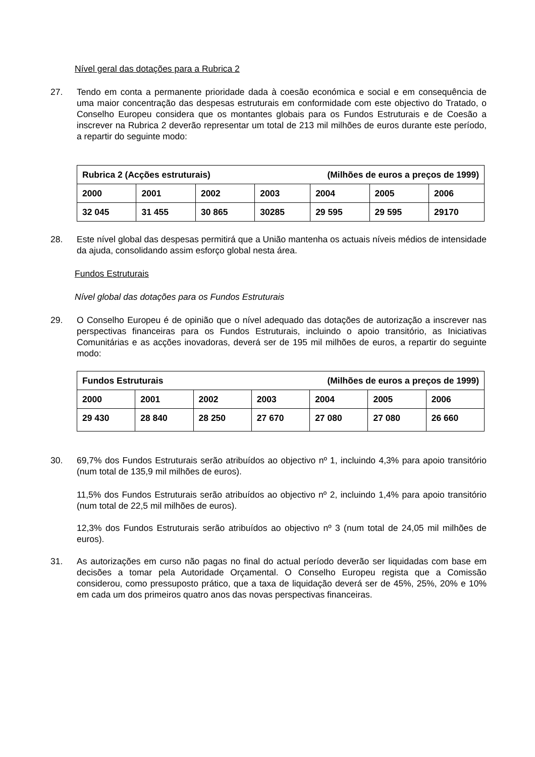Nível geral das dotações para a Rubrica 2
27. Tendo em conta a permanente prioridade dada à coesão económica e social e em consequência de uma maior concentração das despesas estruturais em conformidade com este objectivo do Tratado, o Conselho Europeu considera que os montantes globais para os Fundos Estruturais e de Coesão a inscrever na Rubrica 2 deverão representar um total de 213 mil milhões de euros durante este período, a repartir do seguinte modo:
| Rubrica 2 (Acções estruturais) (Milhões de euros a preços de 1999) | | | | | | |
| 2000 | 2001 | 2002 | 2003 | 2004 | 2005 | 2006 |
| 32 045 | 31 455 | 30 865 | 30285 | 29 595 | 29 595 | 29170 |
28. Este nível global das despesas permitirá que a União mantenha os actuais níveis médios de intensidade da ajuda, consolidando assim esforço global nesta área.
Fundos Estruturais
Nível global das dotações para os Fundos Estruturais
29. O Conselho Europeu é de opinião que o nível adequado das dotações de autorização a inscrever nas perspectivas financeiras para os Fundos Estruturais, incluindo o apoio transitório, as Iniciativas Comunitárias e as acções inovadoras, deverá ser de 195 mil milhões de euros, a repartir do seguinte modo:
| Fundos Estruturais (Milhões de euros a preços de 1999) | | | | | | |
| 2000 | 2001 | 2002 | 2003 | 2004 | 2005 | 2006 |
| 29 430 | 28 840 | 28 250 | 27 670 | 27 080 | 27 080 | 26 660 |
30. 69,7% dos Fundos Estruturais serão atribuídos ao objectivo nº 1, incluindo 4,3% para apoio transitório (num total de 135,9 mil milhões de euros).
11,5% dos Fundos Estruturais serão atribuídos ao objectivo nº 2, incluindo 1,4% para apoio transitório (num total de 22,5 mil milhões de euros).
12,3% dos Fundos Estruturais serão atribuídos ao objectivo nº 3 (num total de 24,05 mil milhões de euros).
31. As autorizações em curso não pagas no final do actual período deverão ser liquidadas com base em decisões a tomar pela Autoridade Orçamental. O Conselho Europeu regista que a Comissão considerou, como pressuposto prático, que a taxa de liquidação deverá ser de 45%, 25%, 20% e 10% em cada um dos primeiros quatro anos das novas perspectivas financeiras.